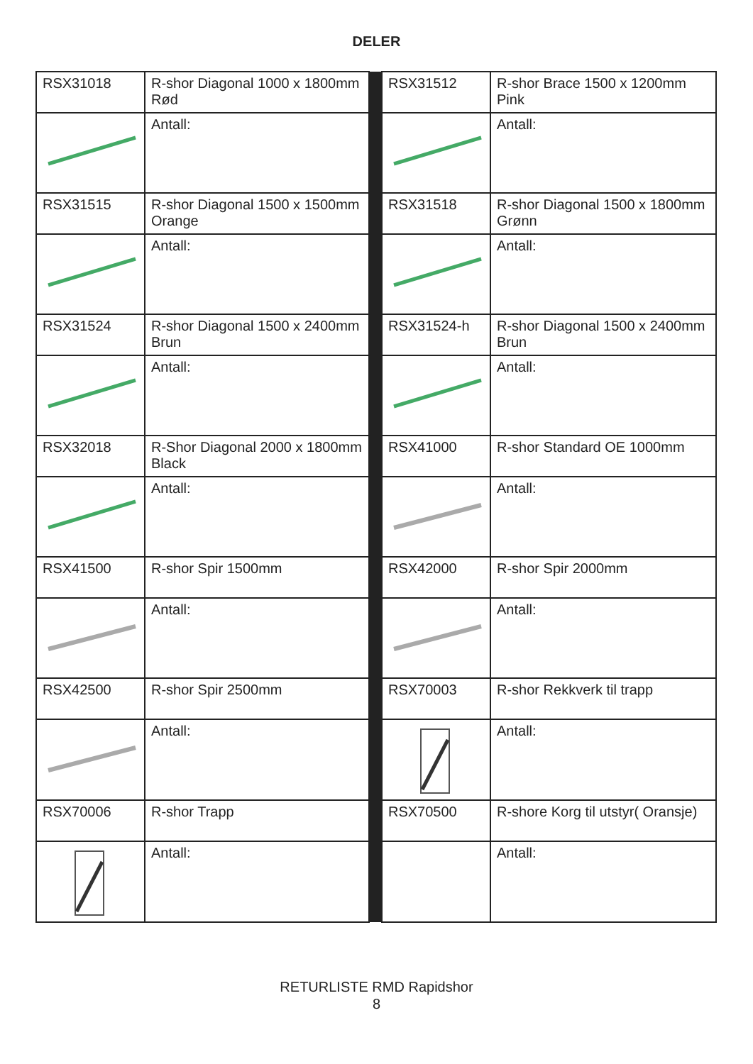DELER
| RSX31018 | R-shor Diagonal 1000 x 1800mm Rød | | RSX31512 | R-shor Brace 1500 x 1200mm Pink |
| | Antall: | | | Antall: |
| RSX31515 | R-shor Diagonal 1500 x 1500mm Orange | | RSX31518 | R-shor Diagonal 1500 x 1800mm Grønn |
| | Antall: | | | Antall: |
| RSX31524 | R-shor Diagonal 1500 x 2400mm Brun | | RSX31524-h | R-shor Diagonal 1500 x 2400mm Brun |
| | Antall: | | | Antall: |
| RSX32018 | R-Shor Diagonal 2000 x 1800mm Black | | RSX41000 | R-shor Standard OE 1000mm |
| | Antall: | | | Antall: |
| RSX41500 | R-shor Spir 1500mm | | RSX42000 | R-shor Spir 2000mm |
| | Antall: | | | Antall: |
| RSX42500 | R-shor Spir 2500mm | | RSX70003 | R-shor Rekkverk til trapp |
| | Antall: | | | Antall: |
| RSX70006 | R-shor Trapp | | RSX70500 | R-shore Korg til utstyr( Oransje) |
| | Antall: | | | Antall: |
RETURLISTE RMD Rapidshor
8